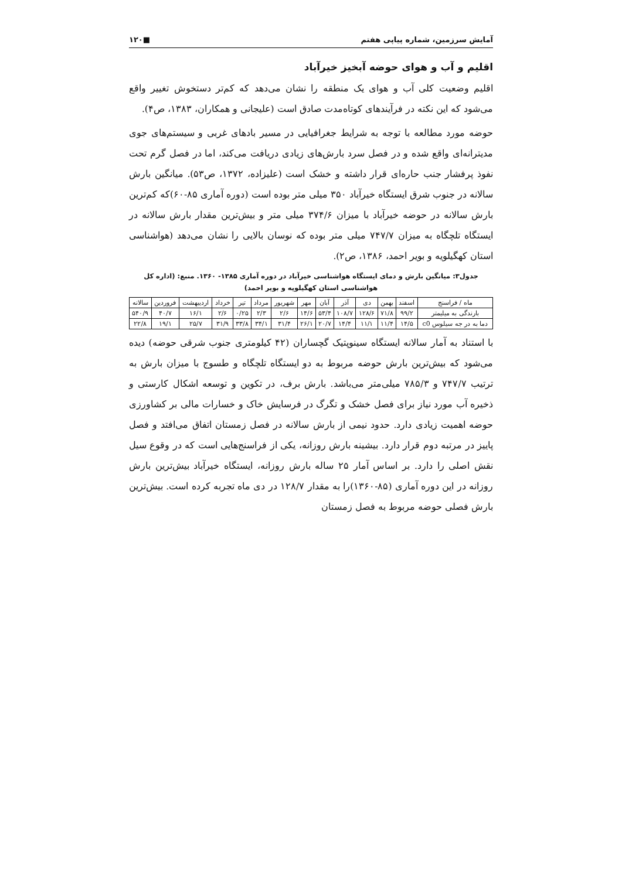آمایش سرزمین، شماره پیاپی هفتم ■۱۲۰
اقلیم و آب و هوای حوضه آبخیز خیرآباد
اقلیم وضعیت کلی آب و هوای یک منطقه را نشان می‌دهد که کم‌تر دستخوش تغییر واقع می‌شود که این نکته در فرآیندهای کوتاه‌مدت صادق است (علیجانی و همکاران، ۱۳۸۳، ص۴).
حوضه مورد مطالعه با توجه به شرایط جغرافیایی در مسیر بادهای غربی و سیستم‌های جوی مدیترانه‌ای واقع شده و در فصل سرد بارش‌های زیادی دریافت می‌کند، اما در فصل گرم تحت نفوذ پرفشار جنب حاره‌ای قرار داشته و خشک است (علیزاده، ۱۳۷۲، ص۵۳). میانگین بارش سالانه در جنوب شرق ایستگاه خیرآباد ۳۵۰ میلی متر بوده است (دوره آماری ۸۵-۶۰)که کم‌ترین بارش سالانه در حوضه خیرآباد با میزان ۳۷۴/۶ میلی متر و بیش‌ترین مقدار بارش سالانه در ایستگاه تلچگاه به میزان ۷۴۷/۷ میلی متر بوده که نوسان بالایی را نشان می‌دهد (هواشناسی استان کهگیلویه و بویر احمد، ۱۳۸۶، ص۲).
جدول۳: میانگین بارش و دمای ایستگاه هواشناسی خیرآباد در دوره آماری ۱۳۸۵- ۱۳۶۰. منبع: (اداره کل هواشناسی استان کهگیلویه و بویر احمد)
| ماه / فراسنج | اسفند | بهمن | دی | آذر | آبان | مهر | شهریور | مرداد | تیر | خرداد | اردیبهشت | فروردین | سالانه |
| --- | --- | --- | --- | --- | --- | --- | --- | --- | --- | --- | --- | --- | --- |
| بارندگی به میلیمتر | ۹۹/۲ | ۷۱/۸ | ۱۲۸/۶ | ۱۰۸/۷ | ۵۳/۴ | ۱۴/۶ | ۲/۶ | ۲/۳ | ۰/۲۵ | ۲/۶ | ۱۶/۱ | ۴۰/۷ | ۵۴۰/۹ |
| دما به در جه سیلوس c0 | ۱۴/۵ | ۱۱/۴ | ۱۱/۱ | ۱۴/۴ | ۲۰/۷ | ۲۶/۱ | ۳۱/۴ | ۳۴/۱ | ۳۳/۸ | ۳۱/۹ | ۲۵/۷ | ۱۹/۱ | ۲۲/۸ |
با استناد به آمار سالانه ایستگاه سینوپتیک گچساران (۴۲ کیلومتری جنوب شرقی حوضه) دیده می‌شود که بیش‌ترین بارش حوضه مربوط به دو ایستگاه تلچگاه و طسوج با میزان بارش به ترتیب ۷۴۷/۷ و ۷۸۵/۳ میلی‌متر می‌باشد. بارش برف، در تکوین و توسعه اشکال کارستی و ذخیره آب مورد نیاز برای فصل خشک و تگرگ در فرسایش خاک و خسارات مالی بر کشاورزی حوضه اهمیت زیادی دارد. حدود نیمی از بارش سالانه در فصل زمستان اتفاق می‌افتد و فصل پاییز در مرتبه دوم قرار دارد. بیشینه بارش روزانه، یکی از فراسنج‌هایی است که در وقوع سیل نقش اصلی را دارد. بر اساس آمار ۲۵ ساله بارش روزانه، ایستگاه خیرآباد بیش‌ترین بارش روزانه در این دوره آماری (۸۵-۱۳۶۰)را به مقدار ۱۲۸/۷ در دی ماه تجربه کرده است. بیش‌ترین بارش فصلی حوضه مربوط به فصل زمستان